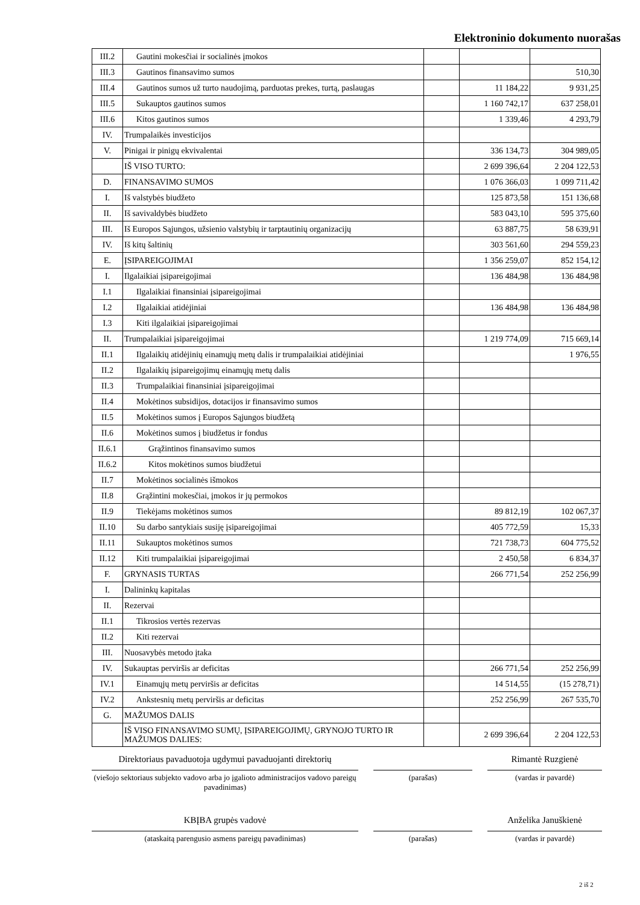Elektroninio dokumento nuorašas
| III.2 | Gautini mokesčiai ir socialinės įmokos | | | |
| III.3 | Gautinos finansavimo sumos | | | 510,30 |
| III.4 | Gautinos sumos už turto naudojimą, parduotas prekes, turtą, paslaugas | | 11 184,22 | 9 931,25 |
| III.5 | Sukauptos gautinos sumos | | 1 160 742,17 | 637 258,01 |
| III.6 | Kitos gautinos sumos | | 1 339,46 | 4 293,79 |
| IV. | Trumpalaikės investicijos | | | |
| V. | Pinigai ir pinigų ekvivalentai | | 336 134,73 | 304 989,05 |
| | IŠ VISO TURTO: | | 2 699 396,64 | 2 204 122,53 |
| D. | FINANSAVIMO SUMOS | | 1 076 366,03 | 1 099 711,42 |
| I. | Iš valstybės biudžeto | | 125 873,58 | 151 136,68 |
| II. | Iš savivaldybės biudžeto | | 583 043,10 | 595 375,60 |
| III. | Iš Europos Sąjungos, užsienio valstybių ir tarptautinių organizacijų | | 63 887,75 | 58 639,91 |
| IV. | Iš kitų šaltinių | | 303 561,60 | 294 559,23 |
| E. | ĮSIPAREIGOJIMAI | | 1 356 259,07 | 852 154,12 |
| I. | Ilgalaikiai įsipareigojimai | | 136 484,98 | 136 484,98 |
| I.1 | Ilgalaikiai finansiniai įsipareigojimai | | | |
| I.2 | Ilgalaikiai atidėjiniai | | 136 484,98 | 136 484,98 |
| I.3 | Kiti ilgalaikiai įsipareigojimai | | | |
| II. | Trumpalaikiai įsipareigojimai | | 1 219 774,09 | 715 669,14 |
| II.1 | Ilgalaikių atidėjinių einamųjų metų dalis ir trumpalaikiai atidėjiniai | | | 1 976,55 |
| II.2 | Ilgalaikių įsipareigojimų einamųjų metų dalis | | | |
| II.3 | Trumpalaikiai finansiniai įsipareigojimai | | | |
| II.4 | Mokėtinos subsidijos, dotacijos ir finansavimo sumos | | | |
| II.5 | Mokėtinos sumos į Europos Sąjungos biudžetą | | | |
| II.6 | Mokėtinos sumos į biudžetus ir fondus | | | |
| II.6.1 | Grąžintinos finansavimo sumos | | | |
| II.6.2 | Kitos mokėtinos sumos biudžetui | | | |
| II.7 | Mokėtinos socialinės išmokos | | | |
| II.8 | Grąžintini mokesčiai, įmokos ir jų permokos | | | |
| II.9 | Tiekėjams mokėtinos sumos | | 89 812,19 | 102 067,37 |
| II.10 | Su darbo santykiais susiję įsipareigojimai | | 405 772,59 | 15,33 |
| II.11 | Sukauptos mokėtinos sumos | | 721 738,73 | 604 775,52 |
| II.12 | Kiti trumpalaikiai įsipareigojimai | | 2 450,58 | 6 834,37 |
| F. | GRYNASIS TURTAS | | 266 771,54 | 252 256,99 |
| I. | Dalininkų kapitalas | | | |
| II. | Rezervai | | | |
| II.1 | Tikrosios vertės rezervas | | | |
| II.2 | Kiti rezervai | | | |
| III. | Nuosavybės metodo įtaka | | | |
| IV. | Sukauptas perviršis ar deficitas | | 266 771,54 | 252 256,99 |
| IV.1 | Einamųjų metų perviršis ar deficitas | | 14 514,55 | (15 278,71) |
| IV.2 | Ankstesnių metų perviršis ar deficitas | | 252 256,99 | 267 535,70 |
| G. | MAŽUMOS DALIS | | | |
| | IŠ VISO FINANSAVIMO SUMŲ, ĮSIPAREIGOJIMŲ, GRYNOJO TURTO IR MAŽUMOS DALIES: | | 2 699 396,64 | 2 204 122,53 |
Direktoriaus pavaduotoja ugdymui pavaduojanti direktorių
(viešojo sektoriaus subjekto vadovo arba jo įgalioto administracijos vadovo pareigų pavadinimas)
(parašas)
Rimantė Ruzgienė
(vardas ir pavardė)
KBĮBA grupės vadovė
(ataskaitą parengusio asmens pareigų pavadinimas)
(parašas)
Anželika Januškienė
(vardas ir pavardė)
2 iš 2